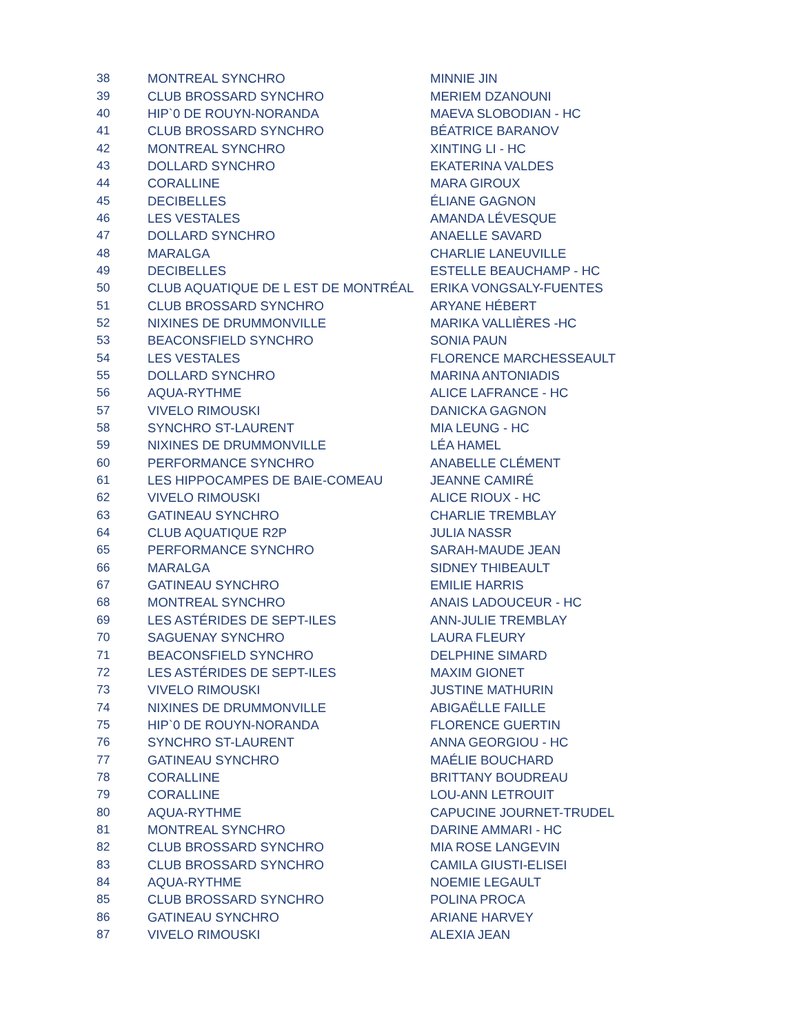| 38 | MONTREAL SYNCHRO | MINNIE JIN |
| 39 | CLUB BROSSARD SYNCHRO | MERIEM DZANOUNI |
| 40 | HIP`0 DE ROUYN-NORANDA | MAEVA SLOBODIAN - HC |
| 41 | CLUB BROSSARD SYNCHRO | BÉATRICE BARANOV |
| 42 | MONTREAL SYNCHRO | XINTING LI - HC |
| 43 | DOLLARD SYNCHRO | EKATERINA VALDES |
| 44 | CORALLINE | MARA GIROUX |
| 45 | DECIBELLES | ÉLIANE GAGNON |
| 46 | LES VESTALES | AMANDA LÉVESQUE |
| 47 | DOLLARD SYNCHRO | ANAELLE SAVARD |
| 48 | MARALGA | CHARLIE LANEUVILLE |
| 49 | DECIBELLES | ESTELLE BEAUCHAMP - HC |
| 50 | CLUB AQUATIQUE DE L EST DE MONTRÉAL | ERIKA VONGSALY-FUENTES |
| 51 | CLUB BROSSARD SYNCHRO | ARYANE HÉBERT |
| 52 | NIXINES DE DRUMMONVILLE | MARIKA VALLIÈRES -HC |
| 53 | BEACONSFIELD SYNCHRO | SONIA PAUN |
| 54 | LES VESTALES | FLORENCE MARCHESSEAULT |
| 55 | DOLLARD SYNCHRO | MARINA ANTONIADIS |
| 56 | AQUA-RYTHME | ALICE LAFRANCE - HC |
| 57 | VIVELO RIMOUSKI | DANICKA GAGNON |
| 58 | SYNCHRO ST-LAURENT | MIA LEUNG - HC |
| 59 | NIXINES DE DRUMMONVILLE | LÉA HAMEL |
| 60 | PERFORMANCE SYNCHRO | ANABELLE CLÉMENT |
| 61 | LES HIPPOCAMPES DE BAIE-COMEAU | JEANNE CAMIRÉ |
| 62 | VIVELO RIMOUSKI | ALICE RIOUX - HC |
| 63 | GATINEAU SYNCHRO | CHARLIE TREMBLAY |
| 64 | CLUB AQUATIQUE R2P | JULIA NASSR |
| 65 | PERFORMANCE SYNCHRO | SARAH-MAUDE JEAN |
| 66 | MARALGA | SIDNEY THIBEAULT |
| 67 | GATINEAU SYNCHRO | EMILIE HARRIS |
| 68 | MONTREAL SYNCHRO | ANAIS LADOUCEUR - HC |
| 69 | LES ASTÉRIDES DE SEPT-ILES | ANN-JULIE TREMBLAY |
| 70 | SAGUENAY SYNCHRO | LAURA FLEURY |
| 71 | BEACONSFIELD SYNCHRO | DELPHINE SIMARD |
| 72 | LES ASTÉRIDES DE SEPT-ILES | MAXIM GIONET |
| 73 | VIVELO RIMOUSKI | JUSTINE MATHURIN |
| 74 | NIXINES DE DRUMMONVILLE | ABIGAËLLE FAILLE |
| 75 | HIP`0 DE ROUYN-NORANDA | FLORENCE GUERTIN |
| 76 | SYNCHRO ST-LAURENT | ANNA GEORGIOU - HC |
| 77 | GATINEAU SYNCHRO | MAÉLIE BOUCHARD |
| 78 | CORALLINE | BRITTANY BOUDREAU |
| 79 | CORALLINE | LOU-ANN LETROUIT |
| 80 | AQUA-RYTHME | CAPUCINE JOURNET-TRUDEL |
| 81 | MONTREAL SYNCHRO | DARINE AMMARI - HC |
| 82 | CLUB BROSSARD SYNCHRO | MIA ROSE LANGEVIN |
| 83 | CLUB BROSSARD SYNCHRO | CAMILA GIUSTI-ELISEI |
| 84 | AQUA-RYTHME | NOEMIE LEGAULT |
| 85 | CLUB BROSSARD SYNCHRO | POLINA PROCA |
| 86 | GATINEAU SYNCHRO | ARIANE HARVEY |
| 87 | VIVELO RIMOUSKI | ALEXIA JEAN |